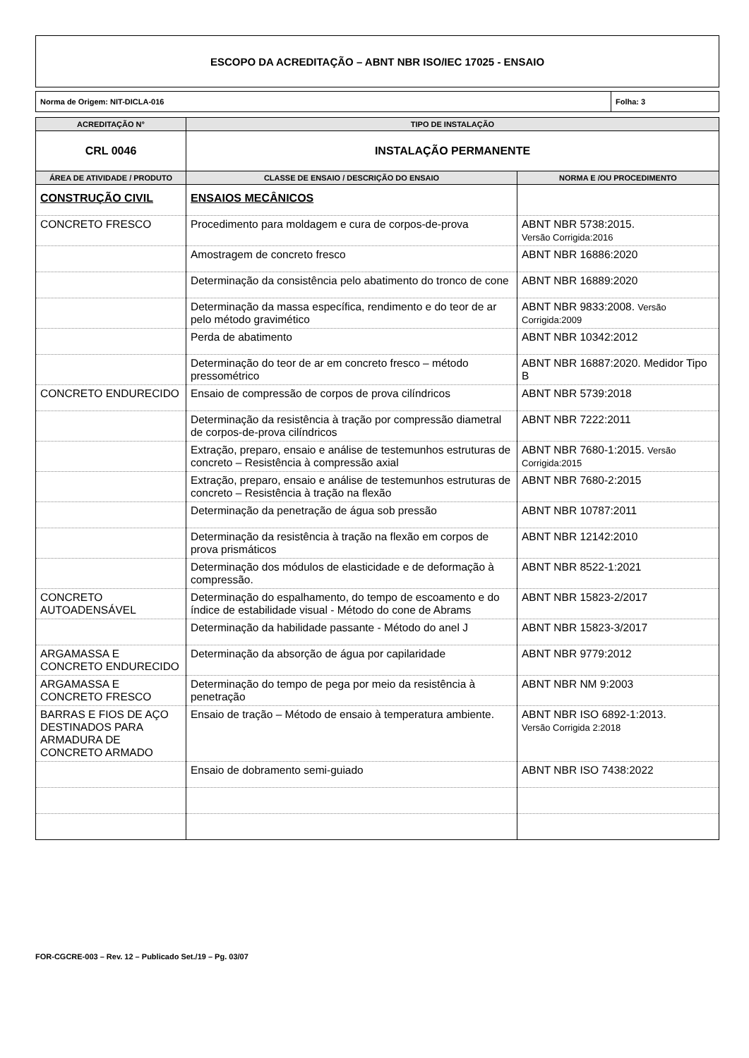ESCOPO DA ACREDITAÇÃO – ABNT NBR ISO/IEC 17025 - ENSAIO
Norma de Origem: NIT-DICLA-016 Folha: 3
| ACREDITAÇÃO N° | TIPO DE INSTALAÇÃO | |
| --- | --- | --- |
| CRL 0046 | INSTALAÇÃO PERMANENTE | |
| ÁREA DE ATIVIDADE / PRODUTO | CLASSE DE ENSAIO / DESCRIÇÃO DO ENSAIO | NORMA E /OU PROCEDIMENTO |
| CONSTRUÇÃO CIVIL | ENSAIOS MECÂNICOS | |
| CONCRETO FRESCO | Procedimento para moldagem e cura de corpos-de-prova | ABNT NBR 5738:2015. Versão Corrigida:2016 |
| | Amostragem de concreto fresco | ABNT NBR 16886:2020 |
| | Determinação da consistência pelo abatimento do tronco de cone | ABNT NBR 16889:2020 |
| | Determinação da massa específica, rendimento e do teor de ar pelo método gravimético | ABNT NBR 9833:2008. Versão Corrigida:2009 |
| | Perda de abatimento | ABNT NBR 10342:2012 |
| | Determinação do teor de ar em concreto fresco – método pressométrico | ABNT NBR 16887:2020. Medidor Tipo B |
| CONCRETO ENDURECIDO | Ensaio de compressão de corpos de prova cilíndricos | ABNT NBR 5739:2018 |
| | Determinação da resistência à tração por compressão diametral de corpos-de-prova cilíndricos | ABNT NBR 7222:2011 |
| | Extração, preparo, ensaio e análise de testemunhos estruturas de concreto – Resistência à compressão axial | ABNT NBR 7680-1:2015. Versão Corrigida:2015 |
| | Extração, preparo, ensaio e análise de testemunhos estruturas de concreto – Resistência à tração na flexão | ABNT NBR 7680-2:2015 |
| | Determinação da penetração de água sob pressão | ABNT NBR 10787:2011 |
| | Determinação da resistência à tração na flexão em corpos de prova prismáticos | ABNT NBR 12142:2010 |
| | Determinação dos módulos de elasticidade e de deformação à compressão. | ABNT NBR 8522-1:2021 |
| CONCRETO AUTOADENSÁVEL | Determinação do espalhamento, do tempo de escoamento e do índice de estabilidade visual - Método do cone de Abrams | ABNT NBR 15823-2/2017 |
| | Determinação da habilidade passante - Método do anel J | ABNT NBR 15823-3/2017 |
| ARGAMASSA E CONCRETO ENDURECIDO | Determinação da absorção de água por capilaridade | ABNT NBR 9779:2012 |
| ARGAMASSA E CONCRETO FRESCO | Determinação do tempo de pega por meio da resistência à penetração | ABNT NBR NM 9:2003 |
| BARRAS E FIOS DE AÇO DESTINADOS PARA ARMADURA DE CONCRETO ARMADO | Ensaio de tração – Método de ensaio à temperatura ambiente. | ABNT NBR ISO 6892-1:2013. Versão Corrigida 2:2018 |
| | Ensaio de dobramento semi-guiado | ABNT NBR ISO 7438:2022 |
FOR-CGCRE-003 – Rev. 12 – Publicado Set./19 – Pg. 03/07